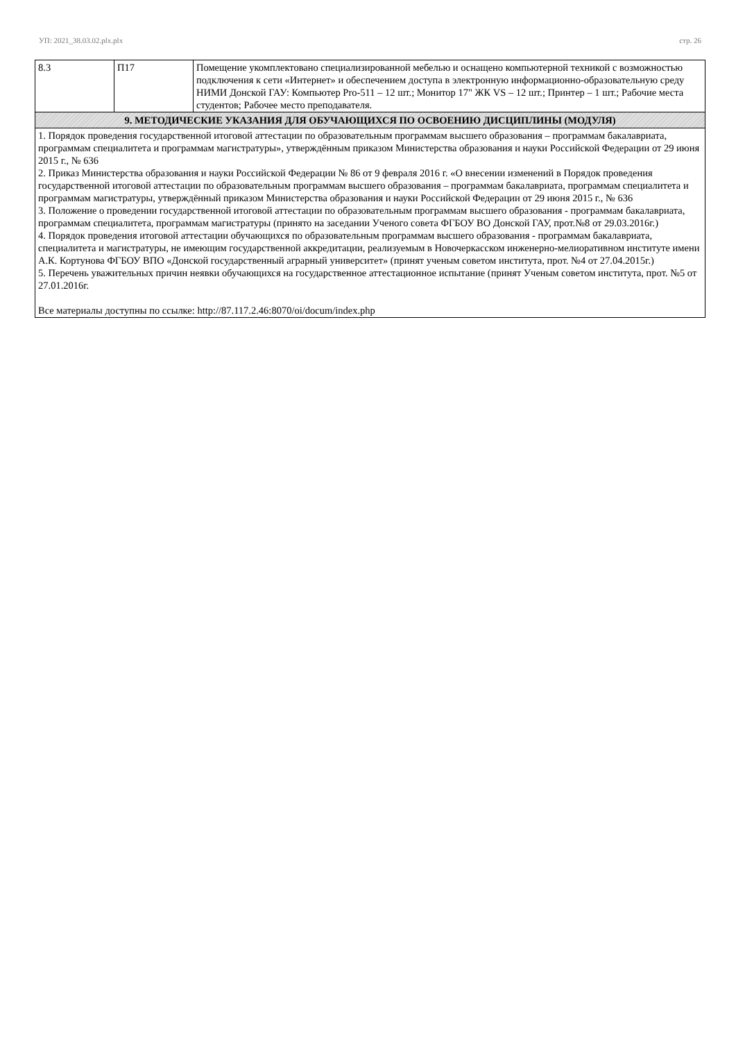УП: 2021_38.03.02.plx.plx стр. 26
| 8.3 | П17 | Помещение укомплектовано специализированной мебелью и оснащено компьютерной техникой с возможностью подключения к сети «Интернет» и обеспечением доступа в электронную информационно-образовательную среду НИМИ Донской ГАУ: Компьютер Pro-511 – 12 шт.; Монитор 17" ЖК VS – 12 шт.; Принтер – 1 шт.; Рабочие места студентов; Рабочее место преподавателя. |
| 9. МЕТОДИЧЕСКИЕ УКАЗАНИЯ ДЛЯ ОБУЧАЮЩИХСЯ ПО ОСВОЕНИЮ ДИСЦИПЛИНЫ (МОДУЛЯ) | | |
| 1. Порядок проведения государственной итоговой аттестации по образовательным программам высшего образования – программам бакалавриата, программам специалитета и программам магистратуры», утверждённым приказом Министерства образования и науки Российской Федерации от 29 июня 2015 г., № 636 2. Приказ Министерства образования и науки Российской Федерации № 86 от 9 февраля 2016 г. «О внесении изменений в Порядок проведения государственной итоговой аттестации по образовательным программам высшего образования – программам бакалавриата, программам специалитета и программам магистратуры, утверждённый приказом Министерства образования и науки Российской Федерации от 29 июня 2015 г., № 636 3. Положение о проведении государственной итоговой аттестации по образовательным программам высшего образования - программам бакалавриата, программам специалитета, программам магистратуры (принято на заседании Ученого совета ФГБОУ ВО Донской ГАУ, прот.№8 от 29.03.2016г.) 4. Порядок проведения итоговой аттестации обучающихся по образовательным программам высшего образования - программам бакалавриата, специалитета и магистратуры, не имеющим государственной аккредитации, реализуемым в Новочеркасском инженерно-мелиоративном институте имени А.К. Кортунова ФГБОУ ВПО «Донской государственный аграрный университет» (принят ученым советом института, прот. №4 от 27.04.2015г.) 5. Перечень уважительных причин неявки обучающихся на государственное аттестационное испытание (принят Ученым советом института, прот. №5 от 27.01.2016г. Все материалы доступны по ссылке: http://87.117.2.46:8070/oi/docum/index.php | | |